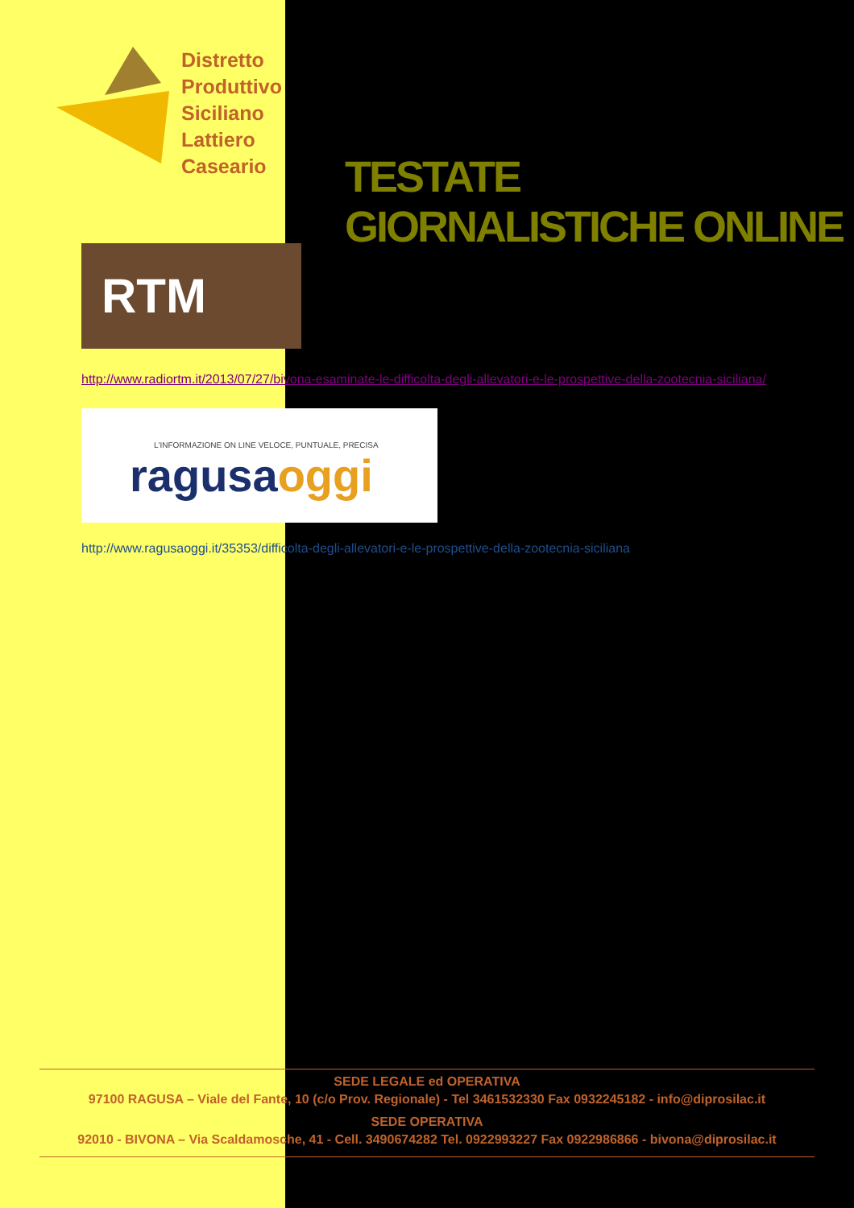Distretto
Produttivo
Siciliano
Lattiero
Caseario
TESTATE GIORNALISTICHE ONLINE
RTM
http://www.radiortm.it/2013/07/27/bivona-esaminate-le-difficolta-degli-allevatori-e-le-prospettive-della-zootecnia-siciliana/
L'INFORMAZIONE ON LINE VELOCE, PUNTUALE, PRECISA
ragusaoggi
http://www.ragusaoggi.it/35353/difficolta-degli-allevatori-e-le-prospettive-della-zootecnia-siciliana
SEDE LEGALE ed OPERATIVA
97100 RAGUSA – Viale del Fante, 10 (c/o Prov. Regionale) - Tel 3461532330 Fax 0932245182 - info@diprosilac.it
SEDE OPERATIVA
92010 - BIVONA – Via Scaldamosche, 41 - Cell. 3490674282 Tel. 0922993227 Fax 0922986866 - bivona@diprosilac.it